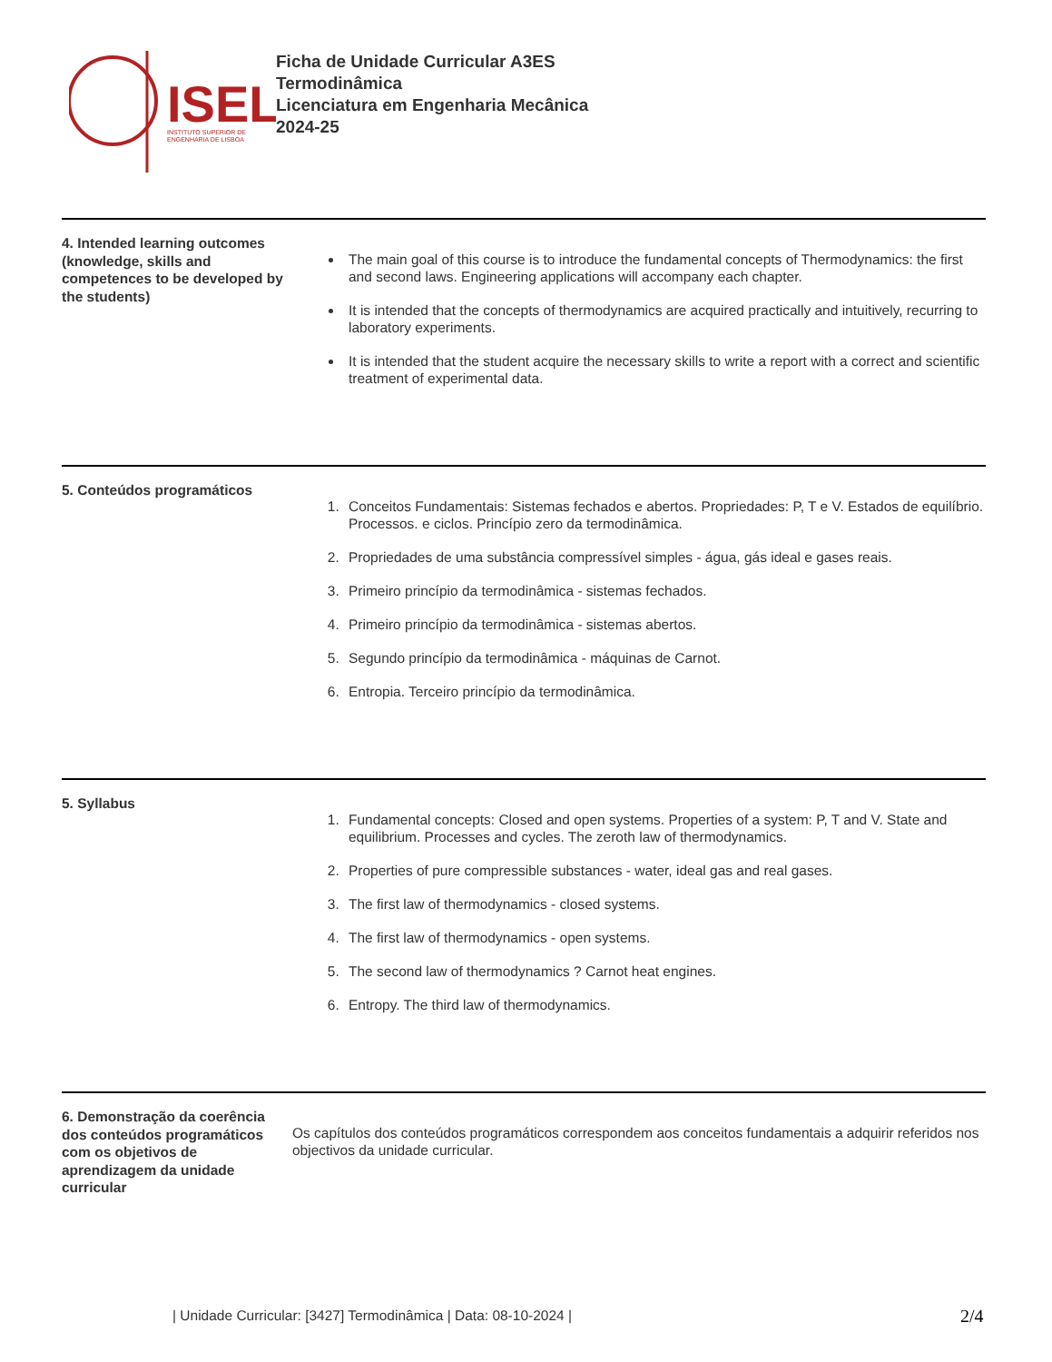ISEL
INSTITUTO SUPERIOR DE
ENGENHARIA DE LISBOA
Ficha de Unidade Curricular A3ES
Termodinâmica
Licenciatura em Engenharia Mecânica
2024-25
4. Intended learning outcomes (knowledge, skills and competences to be developed by the students)
The main goal of this course is to introduce the fundamental concepts of Thermodynamics: the first and second laws. Engineering applications will accompany each chapter.
It is intended that the concepts of thermodynamics are acquired practically and intuitively, recurring to laboratory experiments.
It is intended that the student acquire the necessary skills to write a report with a correct and scientific treatment of experimental data.
5. Conteúdos programáticos
1. Conceitos Fundamentais: Sistemas fechados e abertos. Propriedades: P, T e V. Estados de equilíbrio. Processos. e ciclos. Princípio zero da termodinâmica.
2. Propriedades de uma substância compressível simples - água, gás ideal e gases reais.
3. Primeiro princípio da termodinâmica - sistemas fechados.
4. Primeiro princípio da termodinâmica - sistemas abertos.
5. Segundo princípio da termodinâmica - máquinas de Carnot.
6. Entropia. Terceiro princípio da termodinâmica.
5. Syllabus
1. Fundamental concepts: Closed and open systems. Properties of a system: P, T and V. State and equilibrium. Processes and cycles. The zeroth law of thermodynamics.
2. Properties of pure compressible substances - water, ideal gas and real gases.
3. The first law of thermodynamics - closed systems.
4. The first law of thermodynamics - open systems.
5. The second law of thermodynamics ? Carnot heat engines.
6. Entropy. The third law of thermodynamics.
6. Demonstração da coerência dos conteúdos programáticos com os objetivos de aprendizagem da unidade curricular
Os capítulos dos conteúdos programáticos correspondem aos conceitos fundamentais a adquirir referidos nos objectivos da unidade curricular.
| Unidade Curricular: [3427] Termodinâmica | Data: 08-10-2024 |
2/4